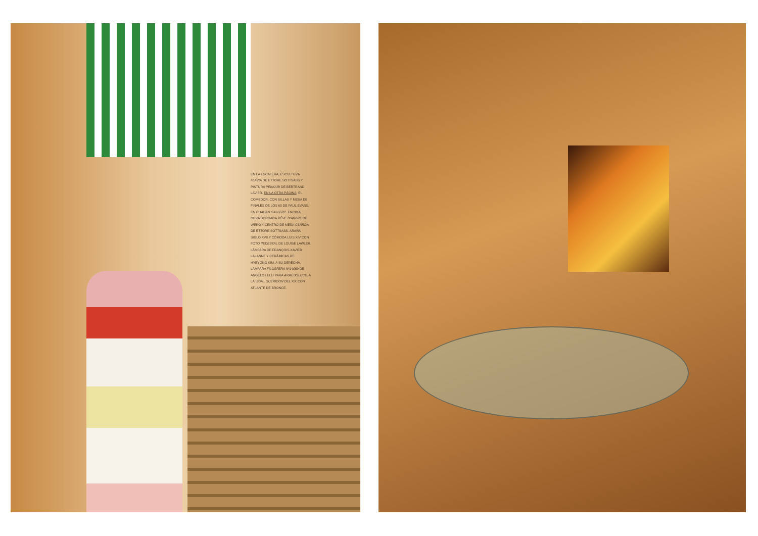EN LA ESCALERA, ESCULTURA FLAVIA DE ETTORE SOTTSASS Y PINTURA PEKKARI DE BERTRAND LAVIER. EN LA OTRA PÁGINA: EL COMEDOR, CON SILLAS Y MESA DE FINALES DE LOS 60 DE PAUL EVANS, EN CHAHAN GALLERY. ENCIMA, OBRA BORDADA RÊVE D'ARBRE DE WERO Y CENTRO DE MESA CSÁRDA DE ETTORE SOTTSASS. ARAÑA SIGLO XVII Y CÓMODA LUIS XIV CON FOTO PEDESTAL DE LOUISE LAWLER. LÁMPARA DE FRANÇOIS-XAVIER LALANNE Y CERÁMICAS DE HYEYONG KIM. A SU DERECHA, LÁMPARA FILOSFERA Nº14069 DE ANGELO LELLI PARA ARREDOLUCE. A LA IZDA., GUÉRIDON DEL XIX CON ATLANTE DE BRONCE.